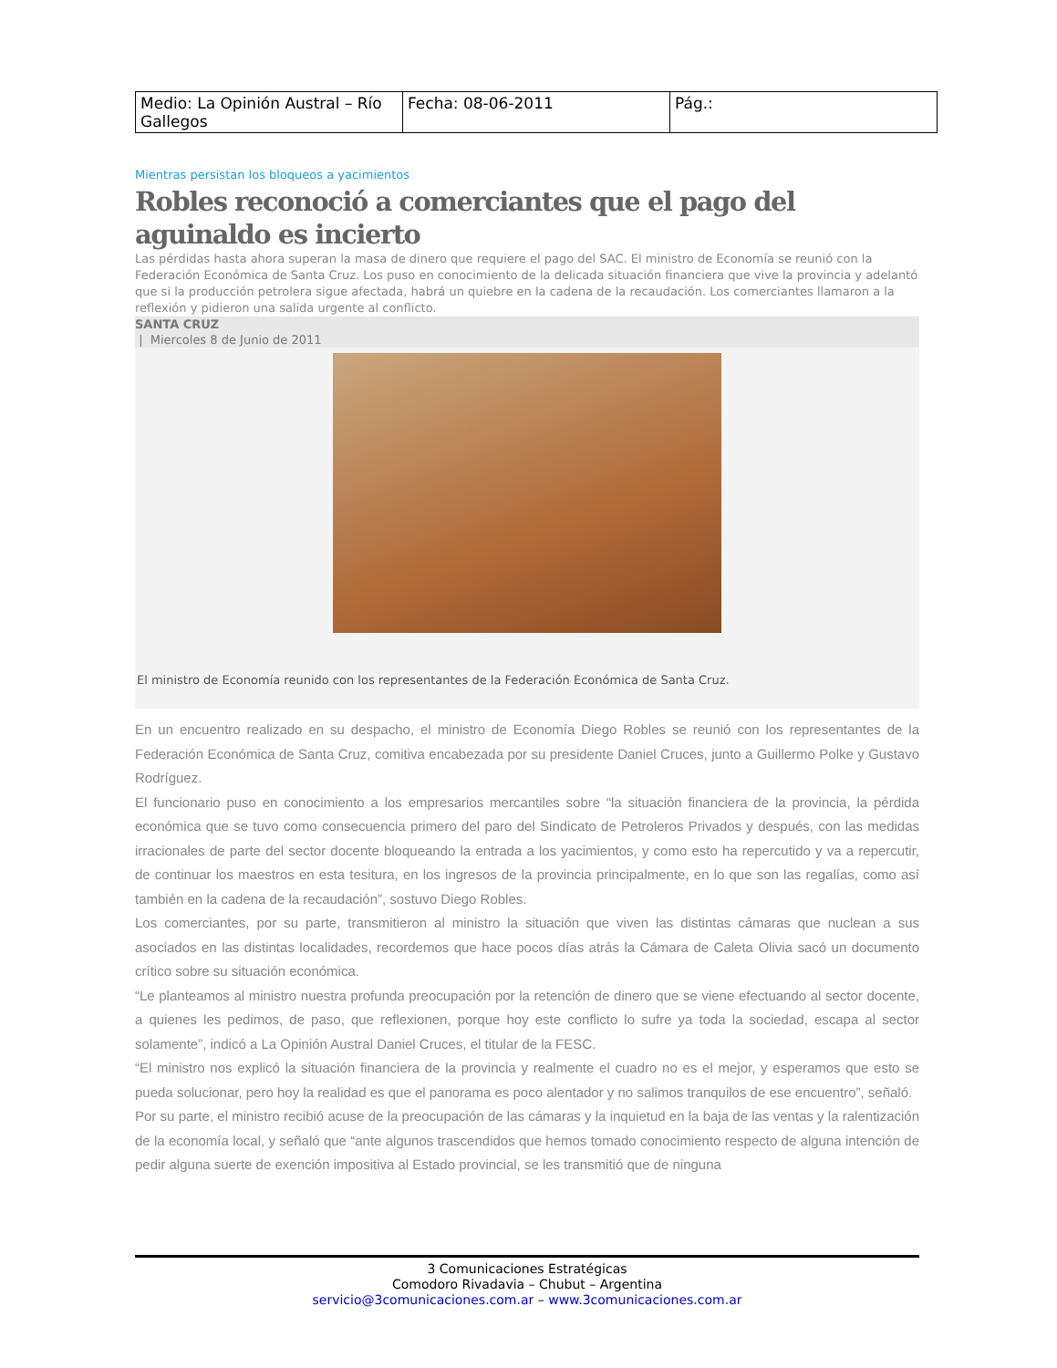| Medio: La Opinión Austral – Río Gallegos | Fecha: 08-06-2011 | Pág.: |
Mientras persistan los bloqueos a yacimientos
Robles reconoció a comerciantes que el pago del aguinaldo es incierto
Las pérdidas hasta ahora superan la masa de dinero que requiere el pago del SAC. El ministro de Economía se reunió con la Federación Económica de Santa Cruz. Los puso en conocimiento de la delicada situación financiera que vive la provincia y adelantó que si la producción petrolera sigue afectada, habrá un quiebre en la cadena de la recaudación. Los comerciantes llamaron a la reflexión y pidieron una salida urgente al conflicto.
SANTA CRUZ
| Miercoles 8 de Junio de 2011
El ministro de Economía reunido con los representantes de la Federación Económica de Santa Cruz.
En un encuentro realizado en su despacho, el ministro de Economía Diego Robles se reunió con los representantes de la Federación Económica de Santa Cruz, comitiva encabezada por su presidente Daniel Cruces, junto a Guillermo Polke y Gustavo Rodríguez.
El funcionario puso en conocimiento a los empresarios mercantiles sobre “la situación financiera de la provincia, la pérdida económica que se tuvo como consecuencia primero del paro del Sindicato de Petroleros Privados y después, con las medidas irracionales de parte del sector docente bloqueando la entrada a los yacimientos, y como esto ha repercutido y va a repercutir, de continuar los maestros en esta tesitura, en los ingresos de la provincia principalmente, en lo que son las regalías, como así también en la cadena de la recaudación”, sostuvo Diego Robles.
Los comerciantes, por su parte, transmitieron al ministro la situación que viven las distintas cámaras que nuclean a sus asociados en las distintas localidades, recordemos que hace pocos días atrás la Cámara de Caleta Olivia sacó un documento crítico sobre su situación económica.
“Le planteamos al ministro nuestra profunda preocupación por la retención de dinero que se viene efectuando al sector docente, a quienes les pedimos, de paso, que reflexionen, porque hoy este conflicto lo sufre ya toda la sociedad, escapa al sector solamente”, indicó a La Opinión Austral Daniel Cruces, el titular de la FESC.
“El ministro nos explicó la situación financiera de la provincia y realmente el cuadro no es el mejor, y esperamos que esto se pueda solucionar, pero hoy la realidad es que el panorama es poco alentador y no salimos tranquilos de ese encuentro”, señaló.
Por su parte, el ministro recibió acuse de la preocupación de las cámaras y la inquietud en la baja de las ventas y la ralentización de la economía local, y señaló que “ante algunos trascendidos que hemos tomado conocimiento respecto de alguna intención de pedir alguna suerte de exención impositiva al Estado provincial, se les transmitió que de ninguna
3 Comunicaciones Estratégicas
Comodoro Rivadavia – Chubut – Argentina
servicio@3comunicaciones.com.ar – www.3comunicaciones.com.ar